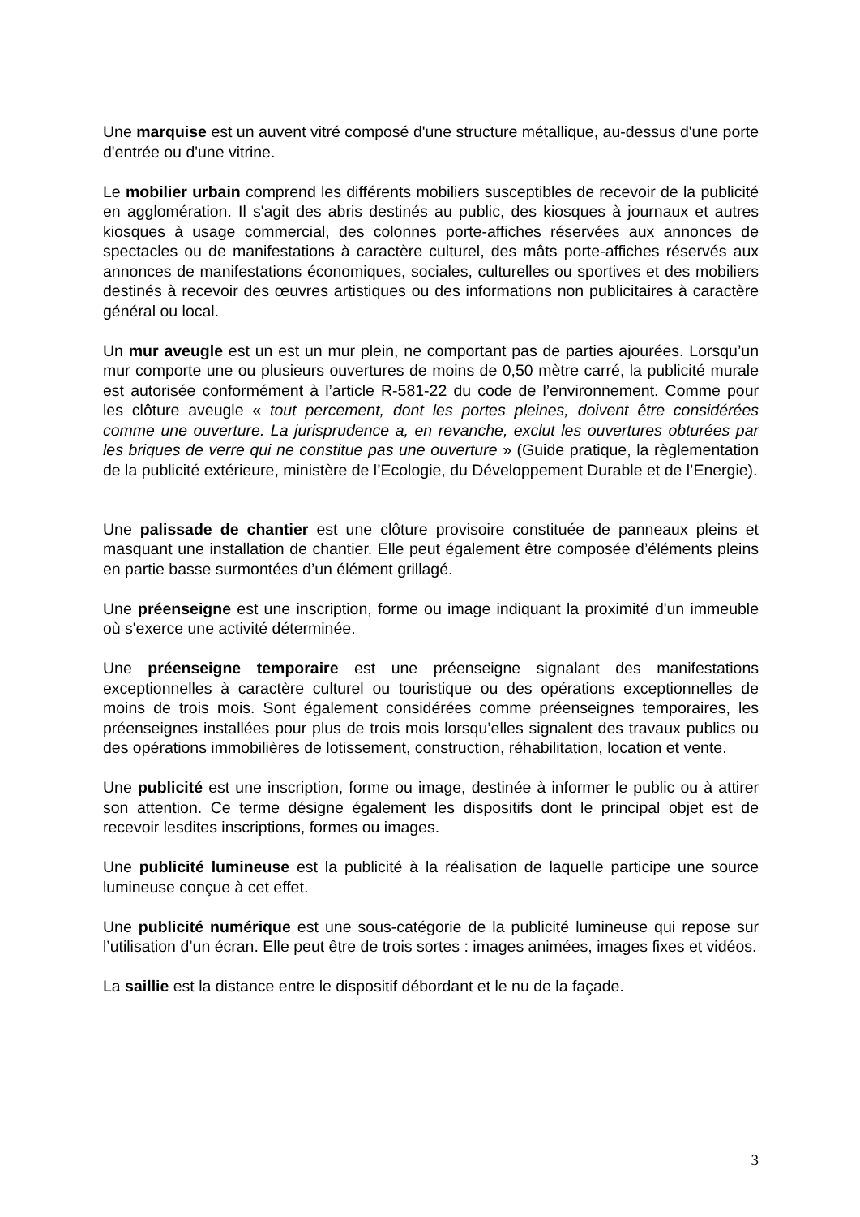Une marquise est un auvent vitré composé d'une structure métallique, au-dessus d'une porte d'entrée ou d'une vitrine.
Le mobilier urbain comprend les différents mobiliers susceptibles de recevoir de la publicité en agglomération. Il s'agit des abris destinés au public, des kiosques à journaux et autres kiosques à usage commercial, des colonnes porte-affiches réservées aux annonces de spectacles ou de manifestations à caractère culturel, des mâts porte-affiches réservés aux annonces de manifestations économiques, sociales, culturelles ou sportives et des mobiliers destinés à recevoir des œuvres artistiques ou des informations non publicitaires à caractère général ou local.
Un mur aveugle est un est un mur plein, ne comportant pas de parties ajourées. Lorsqu’un mur comporte une ou plusieurs ouvertures de moins de 0,50 mètre carré, la publicité murale est autorisée conformément à l’article R-581-22 du code de l’environnement. Comme pour les clôture aveugle « tout percement, dont les portes pleines, doivent être considérées comme une ouverture. La jurisprudence a, en revanche, exclut les ouvertures obturées par les briques de verre qui ne constitue pas une ouverture » (Guide pratique, la règlementation de la publicité extérieure, ministère de l’Ecologie, du Développement Durable et de l’Energie).
Une palissade de chantier est une clôture provisoire constituée de panneaux pleins et masquant une installation de chantier. Elle peut également être composée d’éléments pleins en partie basse surmontées d’un élément grillagé.
Une préenseigne est une inscription, forme ou image indiquant la proximité d'un immeuble où s'exerce une activité déterminée.
Une préenseigne temporaire est une préenseigne signalant des manifestations exceptionnelles à caractère culturel ou touristique ou des opérations exceptionnelles de moins de trois mois. Sont également considérées comme préenseignes temporaires, les préenseignes installées pour plus de trois mois lorsqu’elles signalent des travaux publics ou des opérations immobilières de lotissement, construction, réhabilitation, location et vente.
Une publicité est une inscription, forme ou image, destinée à informer le public ou à attirer son attention. Ce terme désigne également les dispositifs dont le principal objet est de recevoir lesdites inscriptions, formes ou images.
Une publicité lumineuse est la publicité à la réalisation de laquelle participe une source lumineuse conçue à cet effet.
Une publicité numérique est une sous-catégorie de la publicité lumineuse qui repose sur l’utilisation d’un écran. Elle peut être de trois sortes : images animées, images fixes et vidéos.
La saillie est la distance entre le dispositif débordant et le nu de la façade.
3